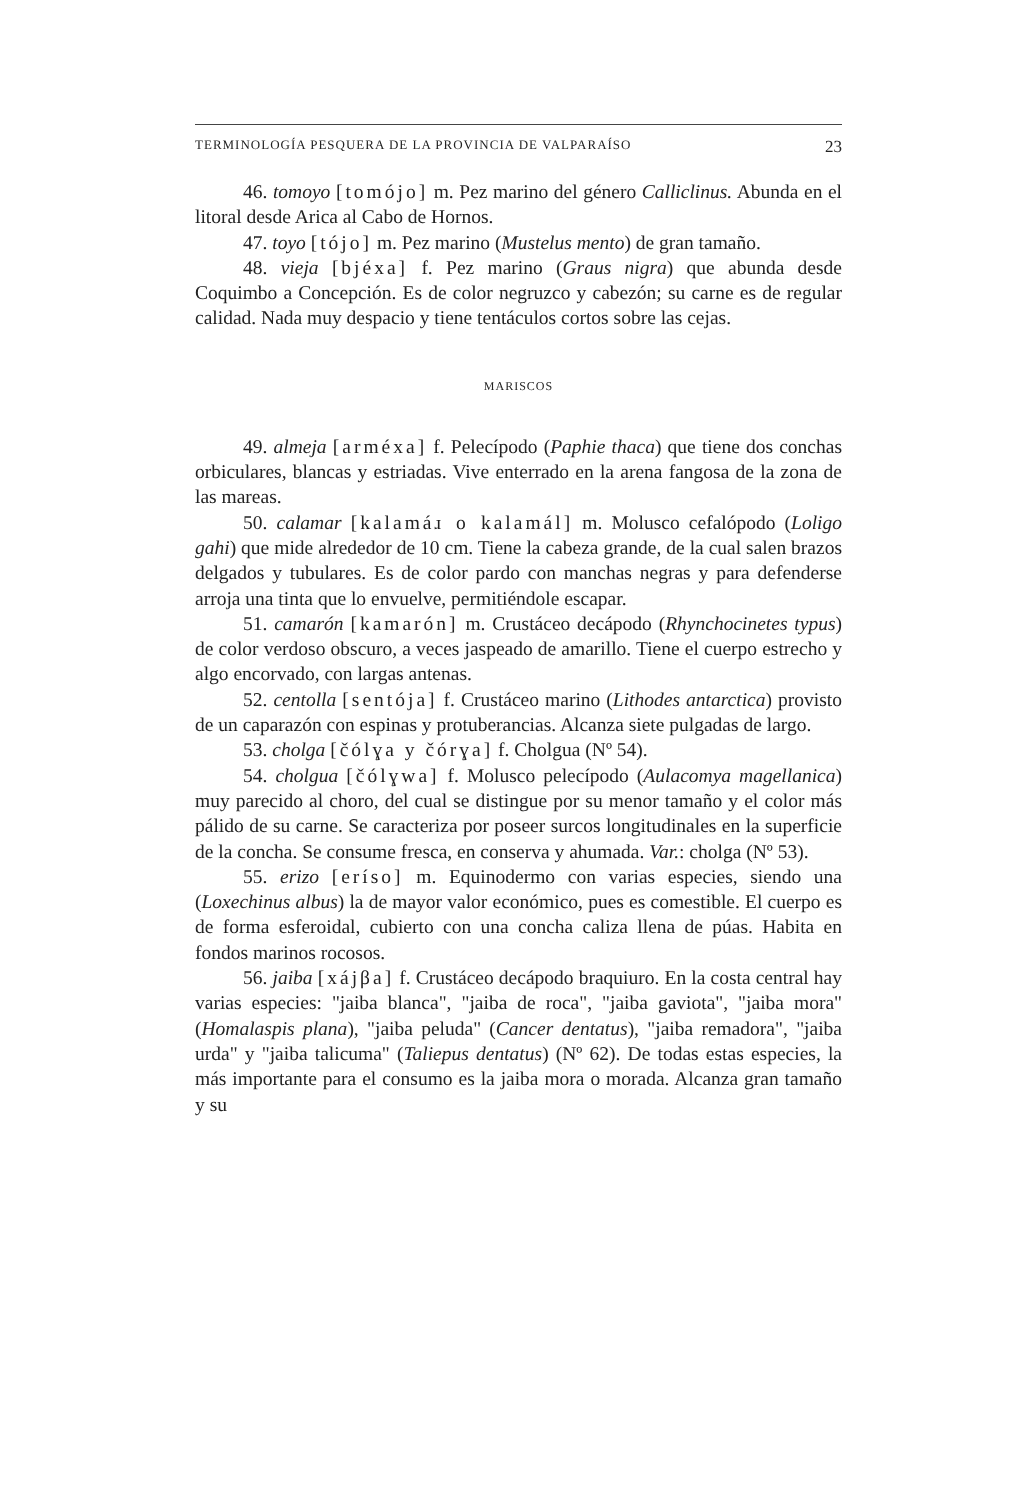TERMINOLOGÍA PESQUERA DE LA PROVINCIA DE VALPARAÍSO 23
46. tomoyo [tomójo] m. Pez marino del género Calliclinus. Abunda en el litoral desde Arica al Cabo de Hornos.
47. toyo [tójo] m. Pez marino (Mustelus mento) de gran tamaño.
48. vieja [bjéxa] f. Pez marino (Graus nigra) que abunda desde Coquimbo a Concepción. Es de color negruzco y cabezón; su carne es de regular calidad. Nada muy despacio y tiene tentáculos cortos sobre las cejas.
MARISCOS
49. almeja [arméxa] f. Pelecípodo (Paphie thaca) que tiene dos conchas orbiculares, blancas y estriadas. Vive enterrado en la arena fangosa de la zona de las mareas.
50. calamar [kalamáɹ o kalamál] m. Molusco cefalópodo (Loligo gahi) que mide alrededor de 10 cm. Tiene la cabeza grande, de la cual salen brazos delgados y tubulares. Es de color pardo con manchas negras y para defenderse arroja una tinta que lo envuelve, permitiéndole escapar.
51. camarón [kamarón] m. Crustáceo decápodo (Rhynchocinetes typus) de color verdoso obscuro, a veces jaspeado de amarillo. Tiene el cuerpo estrecho y algo encorvado, con largas antenas.
52. centolla [sentója] f. Crustáceo marino (Lithodes antarctica) provisto de un caparazón con espinas y protuberancias. Alcanza siete pulgadas de largo.
53. cholga [čólɣa y čórɣa] f. Cholgua (Nº 54).
54. cholgua [čólɣwa] f. Molusco pelecípodo (Aulacomya magellanica) muy parecido al choro, del cual se distingue por su menor tamaño y el color más pálido de su carne. Se caracteriza por poseer surcos longitudinales en la superficie de la concha. Se consume fresca, en conserva y ahumada. Var.: cholga (Nº 53).
55. erizo [eríso] m. Equinodermo con varias especies, siendo una (Loxechinus albus) la de mayor valor económico, pues es comestible. El cuerpo es de forma esferoidal, cubierto con una concha caliza llena de púas. Habita en fondos marinos rocosos.
56. jaiba [xájβa] f. Crustáceo decápodo braquiuro. En la costa central hay varias especies: "jaiba blanca", "jaiba de roca", "jaiba gaviota", "jaiba mora" (Homalaspis plana), "jaiba peluda" (Cancer dentatus), "jaiba remadora", "jaiba urda" y "jaiba talicuma" (Taliepus dentatus) (Nº 62). De todas estas especies, la más importante para el consumo es la jaiba mora o morada. Alcanza gran tamaño y su